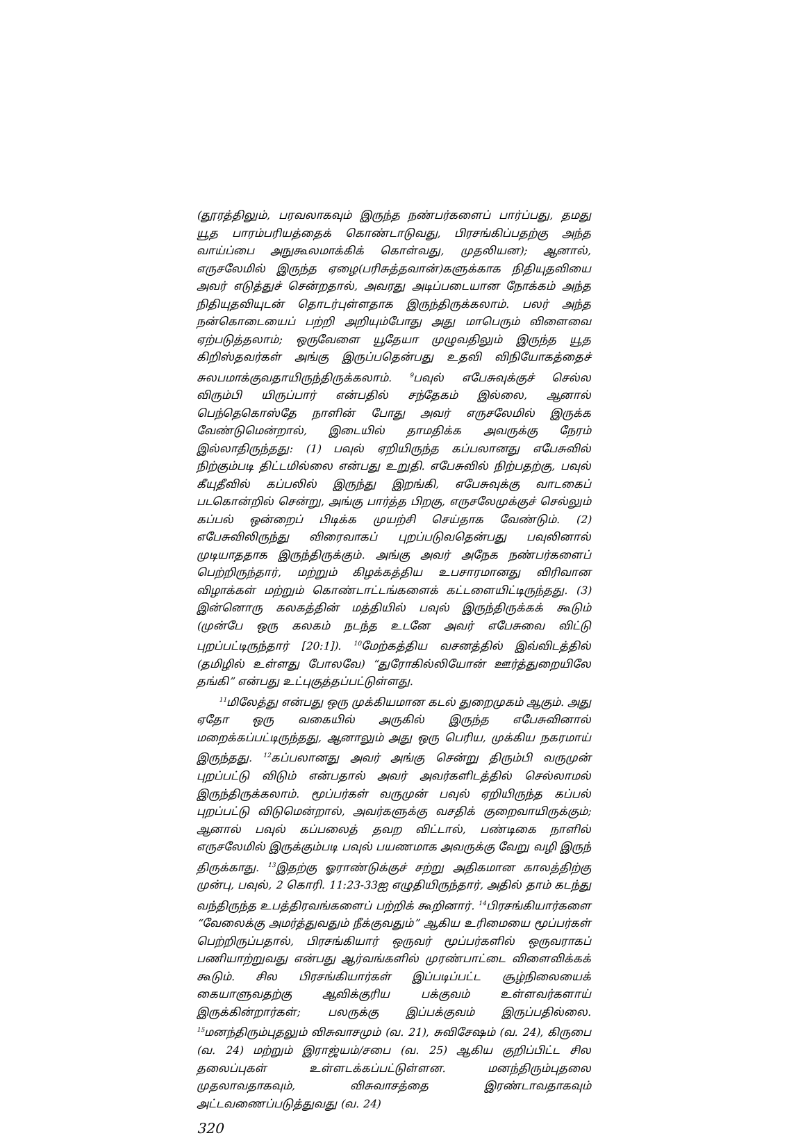(தூரத்திலும், பரவலாகவும் இருந்த நண்பர்களைப் பார்ப்பது, தமது யூத பாரம்பரியத்தைக் கொண்டாடுவது, பிரசங்கிப்பதற்கு அந்த வாய்ப்பை அநுகூலமாக்கிக் கொள்வது, முதலியன); ஆனால், எருசலேமில் இருந்த ஏழை(பரிசுத்தவான்)களுக்காக நிதியுதவியை அவர் எடுத்துச் சென்றதால், அவரது அடிப்படையான நோக்கம் அந்த நிதியுதவியுடன் தொடர்புள்ளதாக இருந்திருக்கலாம். பலர் அந்த நன்கொடையைப் பற்றி அறியும்போது அது மாபெரும் விளைவை ஏற்படுத்தலாம்; ஒருவேளை யூதேயா முழுவதிலும் இருந்த யூத கிறிஸ்தவர்கள் அங்கு இருப்பதென்பது உதவி விநியோகத்தைச் சுலபமாக்குவதாயிருந்திருக்கலாம். <sup>9</sup>பவுல் எபேசுவுக்குச் செல்ல விரும்பி யிருப்பார் என்பதில் சந்தேகம் இல்லை, ஆனால் பெந்தெகொஸ்தே நாளின் போது அவர் எருசலேமில் இருக்க வேண்டுமென்றால், இடையில் தாமதிக்க அவருக்கு நேரம் இல்லாதிருந்தது: (1) பவுல் ஏறியிருந்த கப்பலானது எபேசுவில் நிற்கும்படி திட்டமில்லை என்பது உறுதி. எபேசுவில் நிற்பதற்கு, பவுல் கீயுதீவில் கப்பலில் இருந்து இறங்கி, எபேசுவுக்கு வாடகைப் படகொன்றில் சென்று, அங்கு பார்த்த பிறகு, எருசலேமுக்குச் செல்லும் கப்பல் ஒன்றைப் பிடிக்க முயற்சி செய்தாக வேண்டும். (2) எபேசுவிலிருந்து விரைவாகப் புறப்படுவதென்பது பவுலினால் முடியாததாக இருந்திருக்கும். அங்கு அவர் அநேக நண்பர்களைப் பெற்றிருந்தார், மற்றும் கிழக்கத்திய உபசாரமானது விரிவான விழாக்கள் மற்றும் கொண்டாட்டங்களைக் கட்டளையிட்டிருந்தது. (3) இன்னொரு கலகத்தின் மத்தியில் பவுல் இருந்திருக்கக் கூடும் (முன்பே ஒரு கலகம் நடந்த உடனே அவர் எபேசுவை விட்டு புறப்பட்டிருந்தார் [20:1]). <sup>10</sup>மேற்கத்திய வசனத்தில் இவ்விடத்தில் (தமிழில் உள்ளது போலவே) “துரோகில்லியோன் ஊர்த்துறையிலே தங்கி” என்பது உட்புகுத்தப்பட்டுள்ளது.
<sup>11</sup> மிலேத்து என்பது ஒரு முக்கியமான கடல் துறைமுகம் ஆகும். அது ஏதோ ஒரு வகையில் அருகில் இருந்த எபேசுவினால் மறைக்கப்பட்டிருந்தது, ஆனாலும் அது ஒரு பெரிய, முக்கிய நகரமாய் இருந்தது. <sup>12</sup>கப்பலானது அவர் அங்கு சென்று திரும்பி வருமுன் புறப்பட்டு விடும் என்பதால் அவர் அவர்களிடத்தில் செல்லாமல் இருந்திருக்கலாம். மூப்பர்கள் வருமுன் பவுல் ஏறியிருந்த கப்பல் புறப்பட்டு விடுமென்றால், அவர்களுக்கு வசதிக் குறைவாயிருக்கும்; ஆனால் பவுல் கப்பலைத் தவற விட்டால், பண்டிகை நாளில் எருசலேமில் இருக்கும்படி பவுல் பயணமாக அவருக்கு வேறு வழி இருந் திருக்காது. <sup>13</sup>இதற்கு ஓராண்டுக்குச் சற்று அதிகமான காலத்திற்கு முன்பு, பவுல், 2 கொரி. 11:23-33ஐ எழுதியிருந்தார், அதில் தாம் கடந்து வந்திருந்த உபத்திரவங்களைப் பற்றிக் கூறினார். <sup>14</sup>பிரசங்கியார்களை “வேலைக்கு அமர்த்துவதும் நீக்குவதும்” ஆகிய உரிமையை மூப்பர்கள் பெற்றிருப்பதால், பிரசங்கியார் ஒருவர் மூப்பர்களில் ஒருவராகப் பணியாற்றுவது என்பது ஆர்வங்களில் முரண்பாட்டை விளைவிக்கக் கூடும். சில பிரசங்கியார்கள் இப்படிப்பட்ட சூழ்நிலையைக் கையாளுவதற்கு ஆவிக்குரிய பக்குவம் உள்ளவர்களாய் இருக்கின்றார்கள்; பலருக்கு இப்பக்குவம் இருப்பதில்லை. <sup>15</sup>மனந்திரும்புதலும் விசுவாசமும் (வ. 21), சுவிசேஷம் (வ. 24), கிருபை (வ. 24) மற்றும் இராஜ்யம்/சபை (வ. 25) ஆகிய குறிப்பிட்ட சில தலைப்புகள் உள்ளடக்கப்பட்டுள்ளன. மனந்திரும்புதலை முதலாவதாகவும், விசுவாசத்தை இரண்டாவதாகவும் அட்டவணைப்படுத்துவது (வ. 24)
320